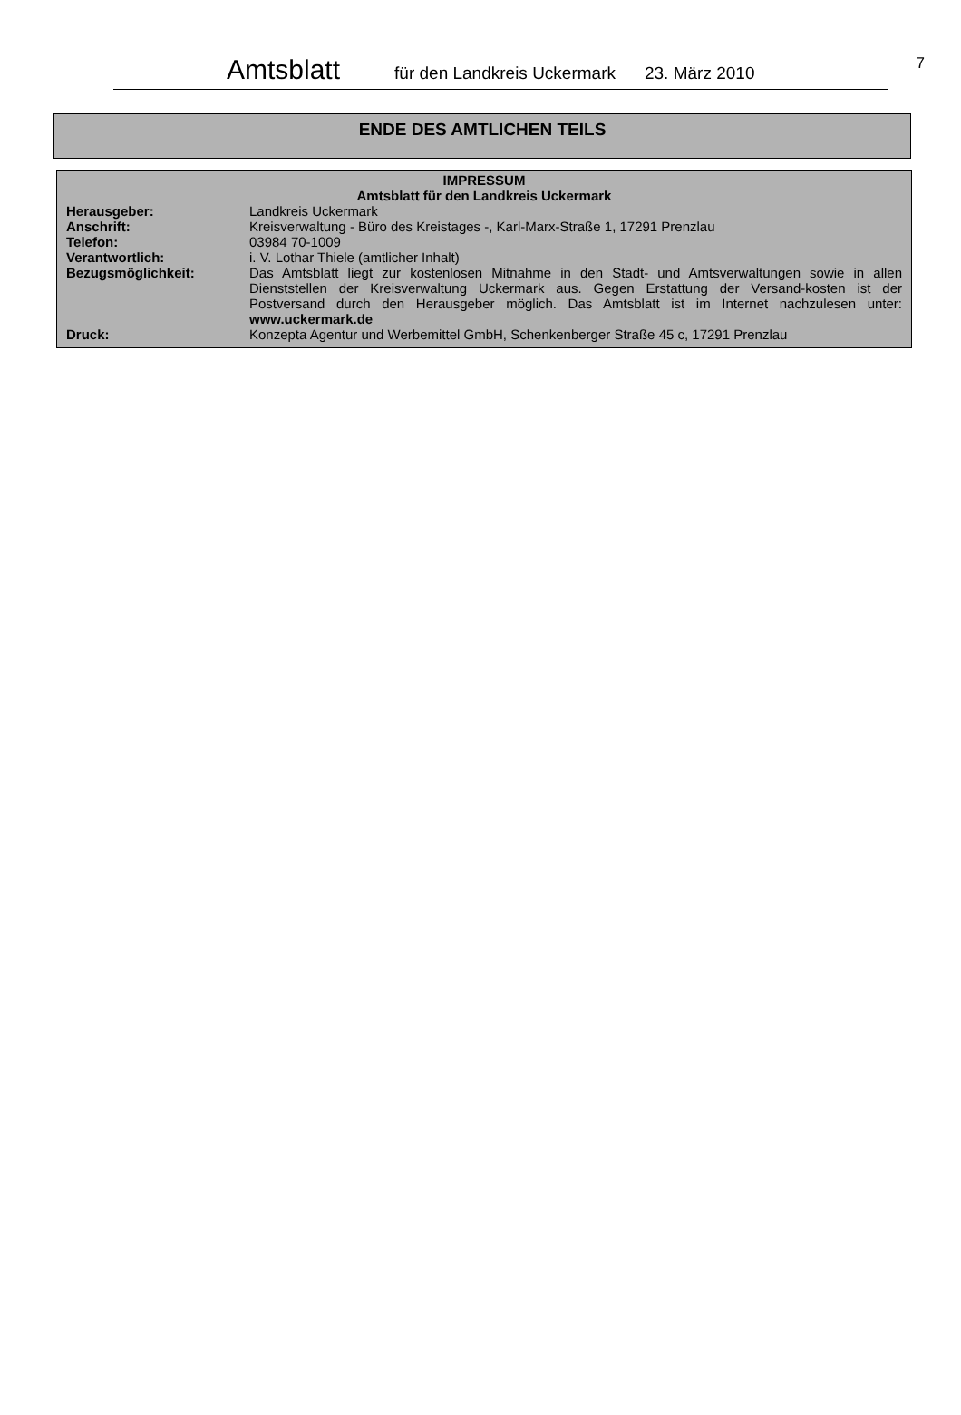Amtsblatt für den Landkreis Uckermark 23. März 2010 7
ENDE DES AMTLICHEN TEILS
IMPRESSUM
Amtsblatt für den Landkreis Uckermark
| Herausgeber: | Landkreis Uckermark |
| Anschrift: | Kreisverwaltung - Büro des Kreistages -, Karl-Marx-Straße 1, 17291 Prenzlau |
| Telefon: | 03984 70-1009 |
| Verantwortlich: | i. V. Lothar Thiele (amtlicher Inhalt) |
| Bezugsmöglichkeit: | Das Amtsblatt liegt zur kostenlosen Mitnahme in den Stadt- und Amtsverwaltungen sowie in allen Dienststellen der Kreisverwaltung Uckermark aus. Gegen Erstattung der Versand-kosten ist der Postversand durch den Herausgeber möglich. Das Amtsblatt ist im Internet nachzulesen unter: www.uckermark.de |
| Druck: | Konzepta Agentur und Werbemittel GmbH, Schenkenberger Straße 45 c, 17291 Prenzlau |